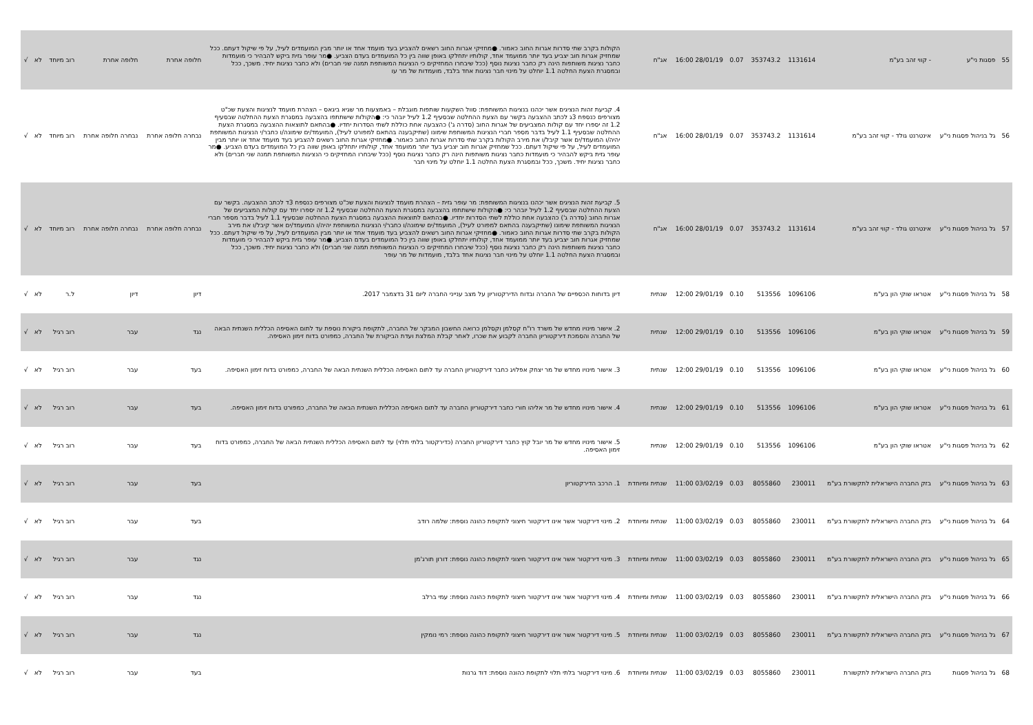| 55 | פסגות ני"ע | - קווי זהב בע"מ | 1131614 | 353743.2 | 0.07 | 28/01/19 16:00 | אג"ח | הקולות בקרב שתי סדרות אגרות החוב כאמור. ●מחזיקי אגרות החוב רשאים להצביע בעד מועמד אחד או יותר מבין המועמדים לעיל, על פי שיקול דעתם. ככל שמחזיק אגרות חוב יצביע בעד יותר ממועמד אחד, קולותיו יתחלקו באופן שווה בין כל המועמדים בעדם הצביע. ●מר עופר גזית ביקש להבהיר כי מועמדות כחבר נציגות משותפות הינה רק כחבר נציגות נוסף (ככל שיבחרו המחזיקים כי הנציגות המשותפת תמנה שני חברים) ולא כחבר נציגות יחיד. משכך, ככל ובמסגרת הצעת החלטה 1.1 יוחלט על מינוי חבר נציגות אחד בלבד, מועמדות של מר עו | חלופה אחרת | חלופה אחרת | רוב מיוחד | לא | √ |
| 56 | גל בניהול פסגות ני"ע | אינטרנט גולד - קווי זהב בע"מ | 1131614 | 353743.2 | 0.07 | 28/01/19 16:00 | אג"ח | 4. קביעת זהות הנציגים אשר יכהנו בנציגות המשותפת: סוול השקעות שותפות מוגבלת – באמצעות מר שגיא ביגאס – הצהרת מועמד לנציגות והצעת שכ"ט מצורפים כנספח 3ג לכתב ההצבעה בקשר עם הצעת ההחלטה שבסעיף 1.2 לעיל יובהר כי: ●הקולות שישתתפו בהצבעה במסגרת הצעת ההחלטה שבסעיף 1.2 זה יספרו יחד עם קולות המצביעים של אגרות החוב (סדרה ג') כהצבעה אחת כוללת לשתי הסדרות יחדיו. ●בהתאם לתוצאות ההצבעה במסגרת הצעת ההחלטה שבסעיף 1.1 לעיל בדבר מספר חברי הנציגות המשותפת שימונו (שתיקבענה בהתאם למפורט לעיל), המועמד/ים שימונה/ו כחבר/י הנציגות המשותפת יהיה/ו המועמד/ים אשר קיבל/ו את מירב הקולות בקרב שתי סדרות אגרות החוב כאמור. ●מחזיקי אגרות החוב רשאים להצביע בעד מועמד אחד או יותר מבין המועמדים לעיל, על פי שיקול דעתם. ככל שמחזיק אגרות חוב יצביע בעד יותר ממועמד אחד, קולותיו יתחלקו באופן שווה בין כל המועמדים בעדם הצביע. ●מר עופר גזית ביקש להבהיר כי מועמדות כחבר נציגות משותפות הינה רק כחבר נציגות נוסף (ככל שיבחרו המחזיקים כי הנציגות המשותפת תמנה שני חברים) ולא כחבר נציגות יחיד. משכך, ככל ובמסגרת הצעת החלטה 1.1 יוחלט על מינוי חבר | נבחרה חלופה אחרת | נבחרה חלופה אחרת | רוב מיוחד | לא | √ |
| 57 | גל בניהול פסגות ני"ע | אינטרנט גולד - קווי זהב בע"מ | 1131614 | 353743.2 | 0.07 | 28/01/19 16:00 | אג"ח | 5. קביעת זהות הנציגים אשר יכהנו בנציגות המשותפת: מר עופר גזית – הצהרת מועמד לנציגות והצעת שכ"ט מצורפים כנספח 3ד לכתב ההצבעה. בקשר עם הצעת ההחלטה שבסעיף 1.2 לעיל יובהר כי: ●הקולות שישתתפו בהצבעה במסגרת הצעת ההחלטה שבסעיף 1.2 זה יספרו יחד עם קולות המצביעים של אגרות החוב (סדרה ג') כהצבעה אחת כוללת לשתי הסדרות יחדיו. ●בהתאם לתוצאות ההצבעה במסגרת הצעת ההחלטה שבסעיף 1.1 לעיל בדבר מספר חברי הנציגות המשותפת שימונו (שתיקבענה בהתאם למפורט לעיל), המועמד/ים שימונה/ו כחבר/י הנציגות המשותפת יהיה/ו המועמד/ים אשר קיבל/ו את מירב הקולות בקרב שתי סדרות אגרות החוב כאמור. ●מחזיקי אגרות החוב רשאים להצביע בעד מועמד אחד או יותר מבין המועמדים לעיל, על פי שיקול דעתם. ככל שמחזיק אגרות חוב יצביע בעד יותר ממועמד אחד, קולותיו יתחלקו באופן שווה בין כל המועמדים בעדם הצביע. ●מר עופר גזית ביקש להבהיר כי מועמדות כחבר נציגות משותפות הינה רק כחבר נציגות נוסף (ככל שיבחרו המחזיקים כי הנציגות המשותפת תמנה שני חברים) ולא כחבר נציגות יחיד. משכך, ככל ובמסגרת הצעת החלטה 1.1 יוחלט על מינוי חבר נציגות אחד בלבד, מועמדות של מר עופר | נבחרה חלופה אחרת | נבחרה חלופה אחרת | רוב מיוחד | לא | √ |
| 58 | גל בניהול פסגות ני"ע | אטראו שוקי הון בע"מ | 1096106 | 513556 | 0.10 | 29/01/19 12:00 | שנתית | דיון בדוחות הכספיים של החברה ובדוח הדירקטוריון על מצב ענייני החברה ליום 31 בדצמבר 2017. | דיון | דיון | ל.ר | לא | √ |
| 59 | גל בניהול פסגות ני"ע | אטראו שוקי הון בע"מ | 1096106 | 513556 | 0.10 | 29/01/19 12:00 | שנתית | 2. אישור מינויו מחדש של משרד רו"ח קסלמן וקסלמן כרואה החשבון המבקר של החברה, לתקופת ביקורת נוספת עד לתום האסיפה הכללית השנתית הבאה של החברה והסמכת דירקטוריון החברה לקבוע את שכרו, לאחר קבלת המלצת ועדת הביקורת של החברה, כמפורט בדוח זימון האסיפה. | נגד | עבר | רוב רגיל | לא | √ |
| 60 | גל בניהול פסגות ני"ע | אטראו שוקי הון בע"מ | 1096106 | 513556 | 0.10 | 29/01/19 12:00 | שנתית | 3. אישור מינויו מחדש של מר יצחק אפלויג כחבר דירקטוריון החברה עד לתום האסיפה הכללית השנתית הבאה של החברה, כמפורט בדוח זימון האסיפה. | בעד | עבר | רוב רגיל | לא | √ |
| 61 | גל בניהול פסגות ני"ע | אטראו שוקי הון בע"מ | 1096106 | 513556 | 0.10 | 29/01/19 12:00 | שנתית | 4. אישור מינויו מחדש של מר אליהו חורי כחבר דירקטוריון החברה עד לתום האסיפה הכללית השנתית הבאה של החברה, כמפורט בדוח זימון האסיפה. | בעד | עבר | רוב רגיל | לא | √ |
| 62 | גל בניהול פסגות ני"ע | אטראו שוקי הון בע"מ | 1096106 | 513556 | 0.10 | 29/01/19 12:00 | שנתית | 5. אישור מינויו מחדש של מר יובל קוץ כחבר דירקטוריון החברה (כדירקטור בלתי תלוי) עד לתום האסיפה הכללית השנתית הבאה של החברה, כמפורט בדוח זימון האסיפה. | בעד | עבר | רוב רגיל | לא | √ |
| 63 | גל בניהול פסגות ני"ע | בזק החברה הישראלית לתקשורת בע"מ | 230011 | 8055860 | 0.03 | 03/02/19 11:00 | שנתית ומיוחדת | 1. הרכב הדירקטוריון | בעד | עבר | רוב רגיל | לא | √ |
| 64 | גל בניהול פסגות ני"ע | בזק החברה הישראלית לתקשורת בע"מ | 230011 | 8055860 | 0.03 | 03/02/19 11:00 | שנתית ומיוחדת | 2. מינוי דירקטור אשר אינו דירקטור חיצוני לתקופת כהונה נוספת: שלמה רודב | בעד | עבר | רוב רגיל | לא | √ |
| 65 | גל בניהול פסגות ני"ע | בזק החברה הישראלית לתקשורת בע"מ | 230011 | 8055860 | 0.03 | 03/02/19 11:00 | שנתית ומיוחדת | 3. מינוי דירקטור אשר אינו דירקטור חיצוני לתקופת כהונה נוספת: דורון תורג'מן | נגד | עבר | רוב רגיל | לא | √ |
| 66 | גל בניהול פסגות ני"ע | בזק החברה הישראלית לתקשורת בע"מ | 230011 | 8055860 | 0.03 | 03/02/19 11:00 | שנתית ומיוחדת | 4. מינוי דירקטור אשר אינו דירקטור חיצוני לתקופת כהונה נוספת: עמי ברלב | נגד | עבר | רוב רגיל | לא | √ |
| 67 | גל בניהול פסגות ני"ע | בזק החברה הישראלית לתקשורת בע"מ | 230011 | 8055860 | 0.03 | 03/02/19 11:00 | שנתית ומיוחדת | 5. מינוי דירקטור אשר אינו דירקטור חיצוני לתקופת כהונה נוספת: רמי נומקין | נגד | עבר | רוב רגיל | לא | √ |
| 68 | גל בניהול פסגות | בזק החברה הישראלית לתקשורת | 230011 | 8055860 | 0.03 | 03/02/19 11:00 | שנתית ומיוחדת | 6. מינוי דירקטור בלתי תלוי לתקופת כהונה נוספת: דוד גרנות | בעד | עבר | רוב רגיל | לא | √ |